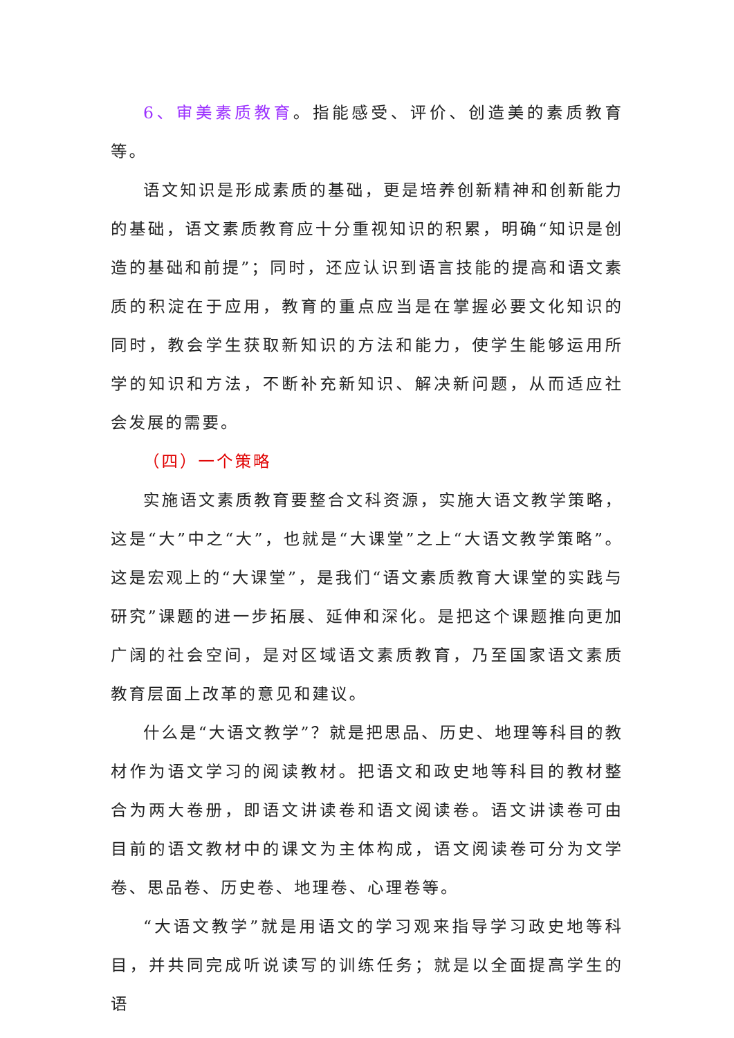6、审美素质教育。指能感受、评价、创造美的素质教育等。
语文知识是形成素质的基础，更是培养创新精神和创新能力的基础，语文素质教育应十分重视知识的积累，明确“知识是创造的基础和前提”；同时，还应认识到语言技能的提高和语文素质的积淀在于应用，教育的重点应当是在掌握必要文化知识的同时，教会学生获取新知识的方法和能力，使学生能够运用所学的知识和方法，不断补充新知识、解决新问题，从而适应社会发展的需要。
（四）一个策略
实施语文素质教育要整合文科资源，实施大语文教学策略，这是“大”中之“大”，也就是“大课堂”之上“大语文教学策略”。这是宏观上的“大课堂”，是我们“语文素质教育大课堂的实践与研究”课题的进一步拓展、延伸和深化。是把这个课题推向更加广阔的社会空间，是对区域语文素质教育，乃至国家语文素质教育层面上改革的意见和建议。
什么是“大语文教学”？就是把思品、历史、地理等科目的教材作为语文学习的阅读教材。把语文和政史地等科目的教材整合为两大卷册，即语文讲读卷和语文阅读卷。语文讲读卷可由目前的语文教材中的课文为主体构成，语文阅读卷可分为文学卷、思品卷、历史卷、地理卷、心理卷等。
“大语文教学”就是用语文的学习观来指导学习政史地等科目，并共同完成听说读写的训练任务；就是以全面提高学生的语